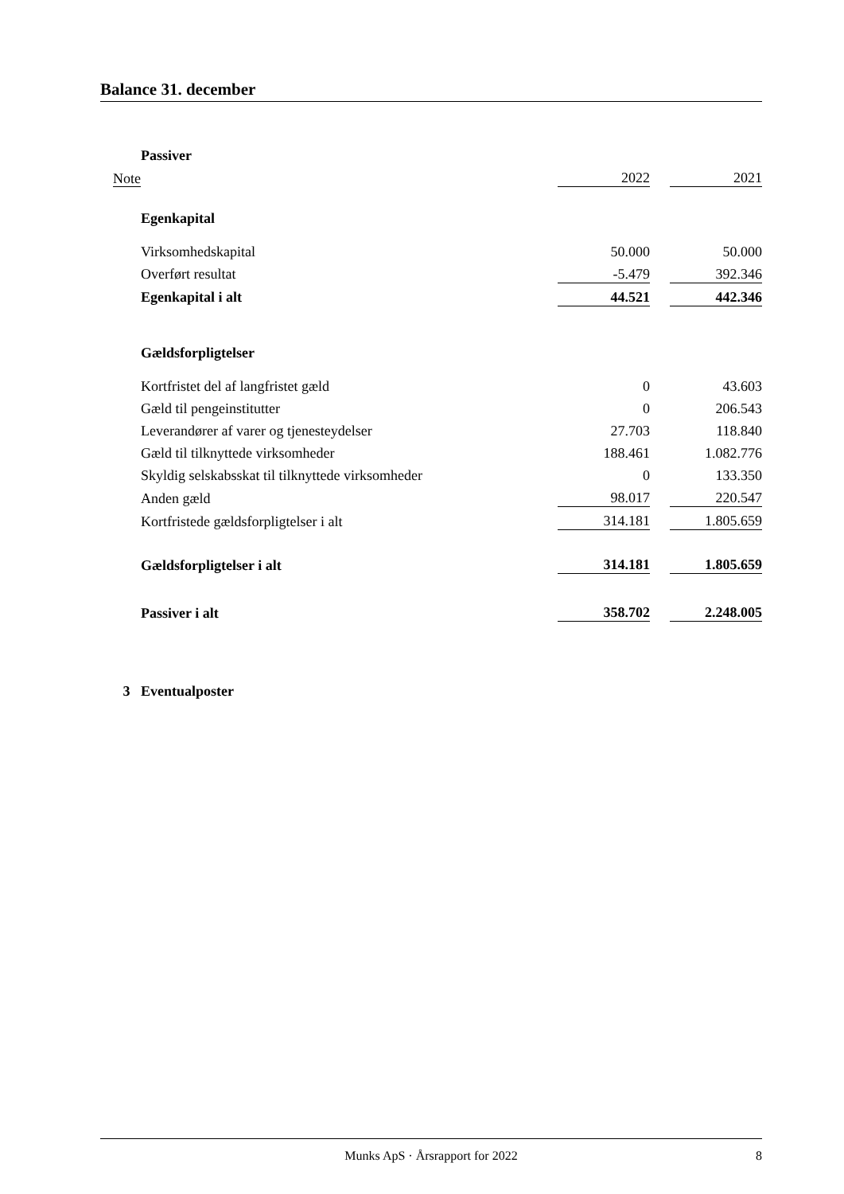Balance 31. december
| | Passiver | | | |
| Note | | 2022 | | 2021 |
| | Egenkapital | | | |
| | Virksomhedskapital | 50.000 | | 50.000 |
| | Overført resultat | -5.479 | | 392.346 |
| | Egenkapital i alt | 44.521 | | 442.346 |
| | Gældsforpligtelser | | | |
| | Kortfristet del af langfristet gæld | 0 | | 43.603 |
| | Gæld til pengeinstitutter | 0 | | 206.543 |
| | Leverandører af varer og tjenesteydelser | 27.703 | | 118.840 |
| | Gæld til tilknyttede virksomheder | 188.461 | | 1.082.776 |
| | Skyldig selskabsskat til tilknyttede virksomheder | 0 | | 133.350 |
| | Anden gæld | 98.017 | | 220.547 |
| | Kortfristede gældsforpligtelser i alt | 314.181 | | 1.805.659 |
| | Gældsforpligtelser i alt | 314.181 | | 1.805.659 |
| | Passiver i alt | 358.702 | | 2.248.005 |
| 3 | Eventualposter | | | |
Munks ApS · Årsrapport for 2022 8